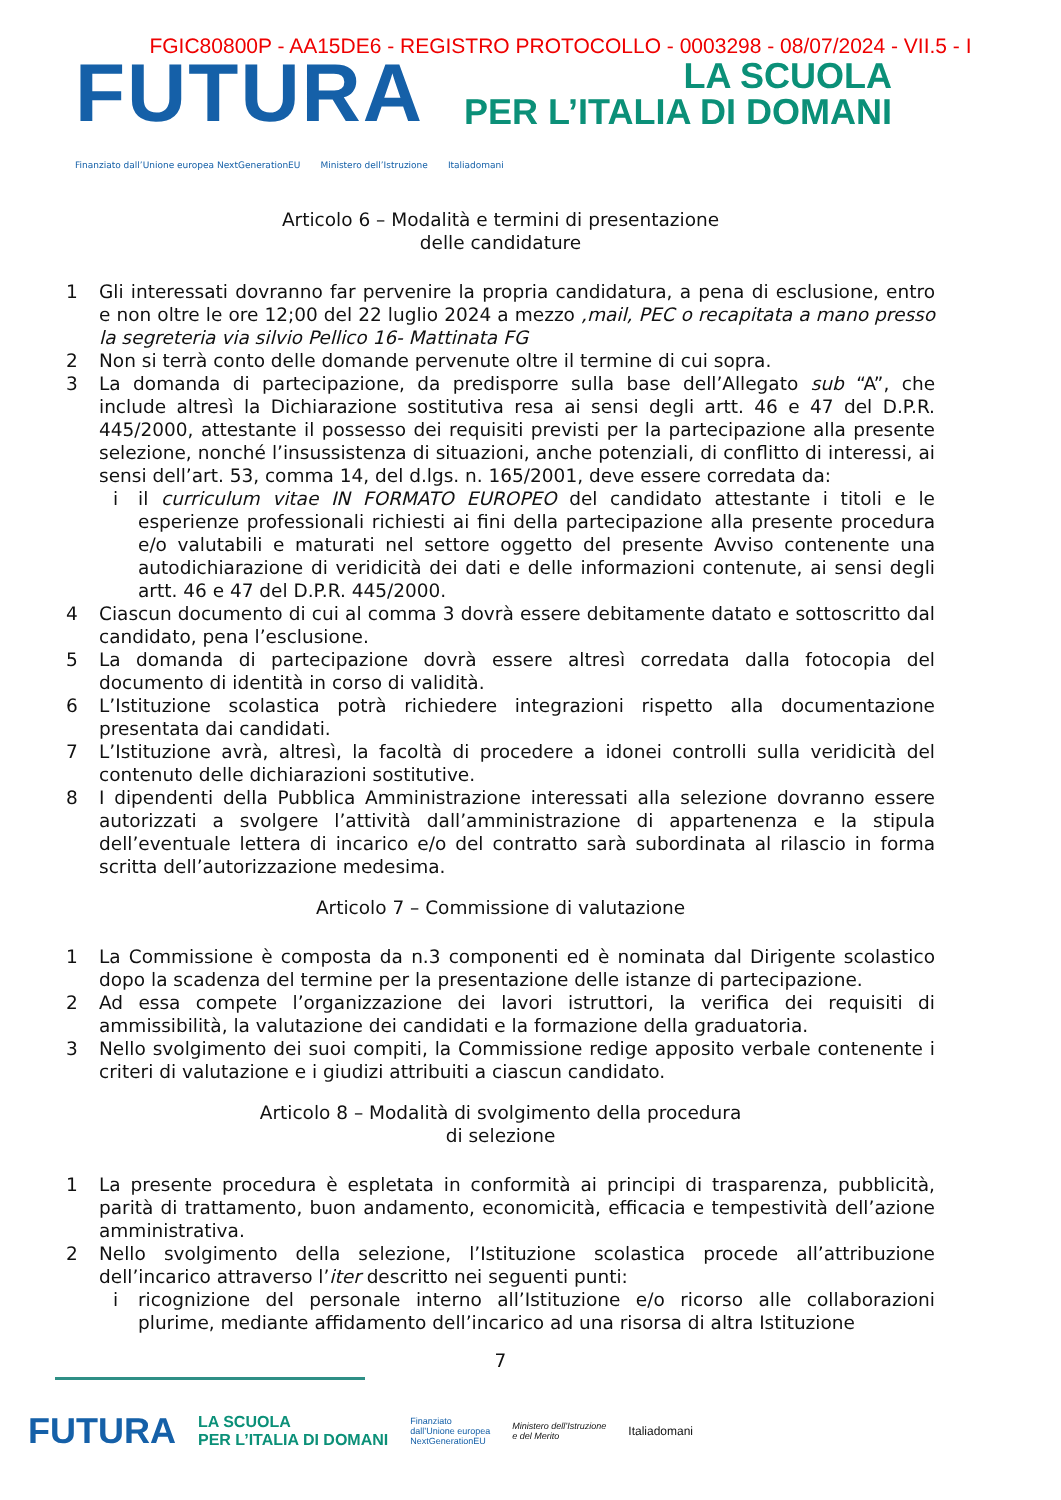FGIC80800P - AA15DE6 - REGISTRO PROTOCOLLO - 0003298 - 08/07/2024 - VII.5 - I
FUTURA
LA SCUOLA
PER L’ITALIA DI DOMANI
Finanziato dall’Unione europea NextGenerationEU Ministero dell’Istruzione Italiadomani
Articolo 6 – Modalità e termini di presentazione
delle candidature
1 Gli interessati dovranno far pervenire la propria candidatura, a pena di esclusione, entro e non oltre le ore 12;00 del 22 luglio 2024 a mezzo ,mail, PEC o recapitata a mano presso la segreteria via silvio Pellico 16- Mattinata FG
2 Non si terrà conto delle domande pervenute oltre il termine di cui sopra.
3 La domanda di partecipazione, da predisporre sulla base dell’Allegato sub “A”, che include altresì la Dichiarazione sostitutiva resa ai sensi degli artt. 46 e 47 del D.P.R. 445/2000, attestante il possesso dei requisiti previsti per la partecipazione alla presente selezione, nonché l’insussistenza di situazioni, anche potenziali, di conflitto di interessi, ai sensi dell’art. 53, comma 14, del d.lgs. n. 165/2001, deve essere corredata da:
i il curriculum vitae IN FORMATO EUROPEO del candidato attestante i titoli e le esperienze professionali richiesti ai fini della partecipazione alla presente procedura e/o valutabili e maturati nel settore oggetto del presente Avviso contenente una autodichiarazione di veridicità dei dati e delle informazioni contenute, ai sensi degli artt. 46 e 47 del D.P.R. 445/2000.
4 Ciascun documento di cui al comma 3 dovrà essere debitamente datato e sottoscritto dal candidato, pena l’esclusione.
5 La domanda di partecipazione dovrà essere altresì corredata dalla fotocopia del documento di identità in corso di validità.
6 L’Istituzione scolastica potrà richiedere integrazioni rispetto alla documentazione presentata dai candidati.
7 L’Istituzione avrà, altresì, la facoltà di procedere a idonei controlli sulla veridicità del contenuto delle dichiarazioni sostitutive.
8 I dipendenti della Pubblica Amministrazione interessati alla selezione dovranno essere autorizzati a svolgere l’attività dall’amministrazione di appartenenza e la stipula dell’eventuale lettera di incarico e/o del contratto sarà subordinata al rilascio in forma scritta dell’autorizzazione medesima.
Articolo 7 – Commissione di valutazione
1 La Commissione è composta da n.3 componenti ed è nominata dal Dirigente scolastico dopo la scadenza del termine per la presentazione delle istanze di partecipazione.
2 Ad essa compete l’organizzazione dei lavori istruttori, la verifica dei requisiti di ammissibilità, la valutazione dei candidati e la formazione della graduatoria.
3 Nello svolgimento dei suoi compiti, la Commissione redige apposito verbale contenente i criteri di valutazione e i giudizi attribuiti a ciascun candidato.
Articolo 8 – Modalità di svolgimento della procedura
di selezione
1 La presente procedura è espletata in conformità ai principi di trasparenza, pubblicità, parità di trattamento, buon andamento, economicità, efficacia e tempestività dell’azione amministrativa.
2 Nello svolgimento della selezione, l’Istituzione scolastica procede all’attribuzione dell’incarico attraverso l’iter descritto nei seguenti punti:
i ricognizione del personale interno all’Istituzione e/o ricorso alle collaborazioni plurime, mediante affidamento dell’incarico ad una risorsa di altra Istituzione
7
FUTURA LA SCUOLA
PER L’ITALIA DI DOMANI Finanziato
dall’Unione europea
NextGenerationEU Ministero dell’Istruzione
e del Merito Italiadomani